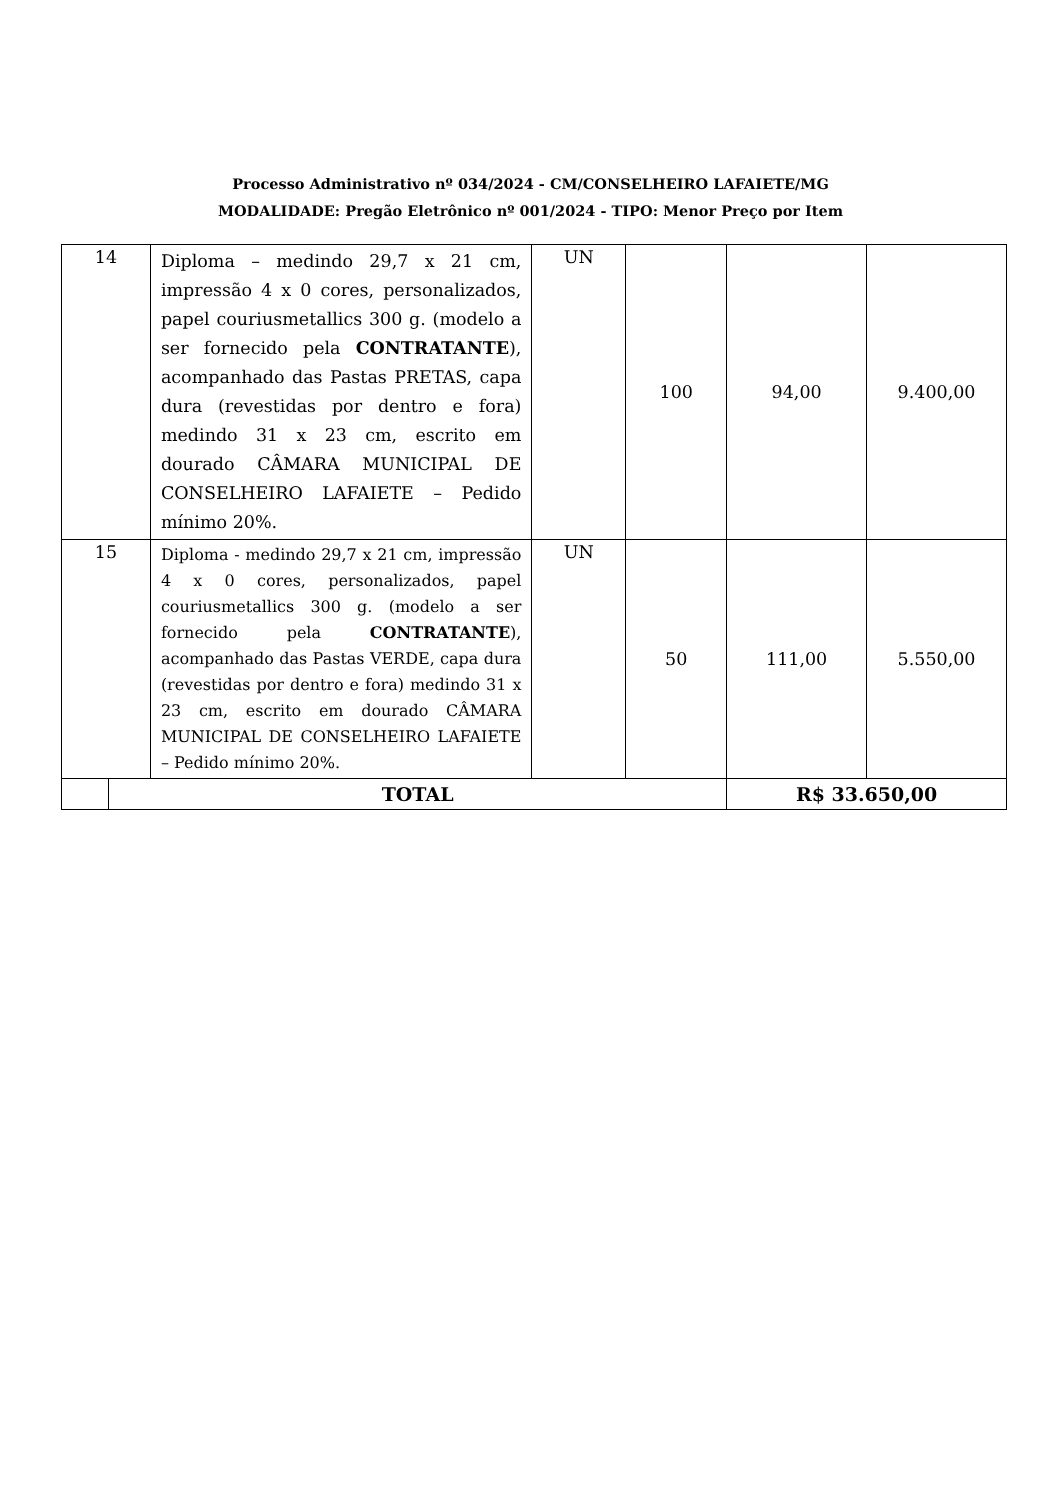Processo Administrativo nº 034/2024 - CM/CONSELHEIRO LAFAIETE/MG
MODALIDADE: Pregão Eletrônico nº 001/2024 - TIPO: Menor Preço por Item
| 14 | | Diploma – medindo 29,7 x 21 cm, impressão 4 x 0 cores, personalizados, papel couriusmetallics 300 g. (modelo a ser fornecido pela CONTRATANTE ), acompanhado das Pastas PRETAS, capa dura (revestidas por dentro e fora) medindo 31 x 23 cm, escrito em dourado CÂMARA MUNICIPAL DE CONSELHEIRO LAFAIETE – Pedido mínimo 20%. | UN | 100 | 94,00 | 9.400,00 |
| 15 | | Diploma - medindo 29,7 x 21 cm, impressão 4 x 0 cores, personalizados, papel couriusmetallics 300 g. (modelo a ser fornecido pela CONTRATANTE ), acompanhado das Pastas VERDE, capa dura (revestidas por dentro e fora) medindo 31 x 23 cm, escrito em dourado CÂMARA MUNICIPAL DE CONSELHEIRO LAFAIETE – Pedido mínimo 20%. | UN | 50 | 111,00 | 5.550,00 |
| | TOTAL | | | | R$ 33.650,00 | |